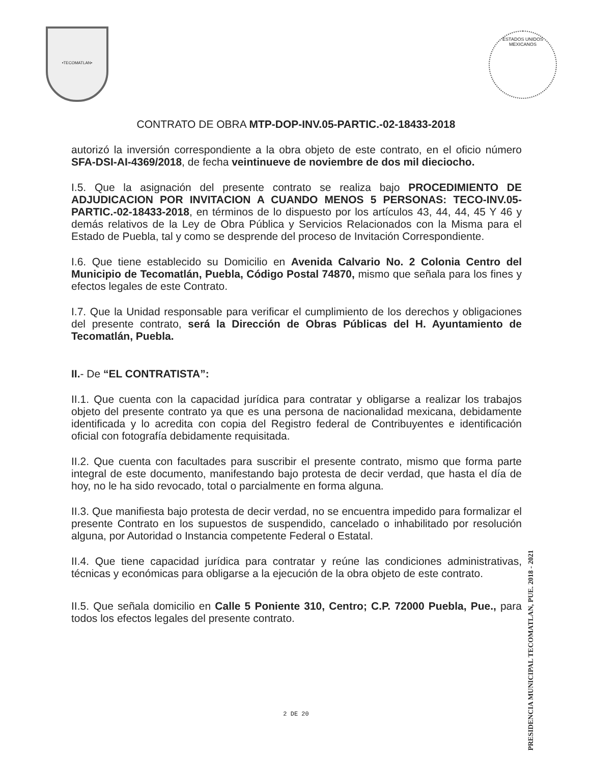•TECOMATLAN•
ESTADOS UNIDOS MEXICANOS
CONTRATO DE OBRA MTP-DOP-INV.05-PARTIC.-02-18433-2018
autorizó la inversión correspondiente a la obra objeto de este contrato, en el oficio número SFA-DSI-AI-4369/2018, de fecha veintinueve de noviembre de dos mil dieciocho.
I.5. Que la asignación del presente contrato se realiza bajo PROCEDIMIENTO DE ADJUDICACION POR INVITACION A CUANDO MENOS 5 PERSONAS: TECO-INV.05-PARTIC.-02-18433-2018, en términos de lo dispuesto por los artículos 43, 44, 44, 45 Y 46 y demás relativos de la Ley de Obra Pública y Servicios Relacionados con la Misma para el Estado de Puebla, tal y como se desprende del proceso de Invitación Correspondiente.
I.6. Que tiene establecido su Domicilio en Avenida Calvario No. 2 Colonia Centro del Municipio de Tecomatlán, Puebla, Código Postal 74870, mismo que señala para los fines y efectos legales de este Contrato.
I.7. Que la Unidad responsable para verificar el cumplimiento de los derechos y obligaciones del presente contrato, será la Dirección de Obras Públicas del H. Ayuntamiento de Tecomatlán, Puebla.
II.- De “EL CONTRATISTA”:
II.1. Que cuenta con la capacidad jurídica para contratar y obligarse a realizar los trabajos objeto del presente contrato ya que es una persona de nacionalidad mexicana, debidamente identificada y lo acredita con copia del Registro federal de Contribuyentes e identificación oficial con fotografía debidamente requisitada.
II.2. Que cuenta con facultades para suscribir el presente contrato, mismo que forma parte integral de este documento, manifestando bajo protesta de decir verdad, que hasta el día de hoy, no le ha sido revocado, total o parcialmente en forma alguna.
II.3. Que manifiesta bajo protesta de decir verdad, no se encuentra impedido para formalizar el presente Contrato en los supuestos de suspendido, cancelado o inhabilitado por resolución alguna, por Autoridad o Instancia competente Federal o Estatal.
II.4. Que tiene capacidad jurídica para contratar y reúne las condiciones administrativas, técnicas y económicas para obligarse a la ejecución de la obra objeto de este contrato.
II.5. Que señala domicilio en Calle 5 Poniente 310, Centro; C.P. 72000 Puebla, Pue., para todos los efectos legales del presente contrato.
PRESIDENCIA MUNICIPAL TECOMATLAN, PUE. 2018 - 2021
2 DE 20